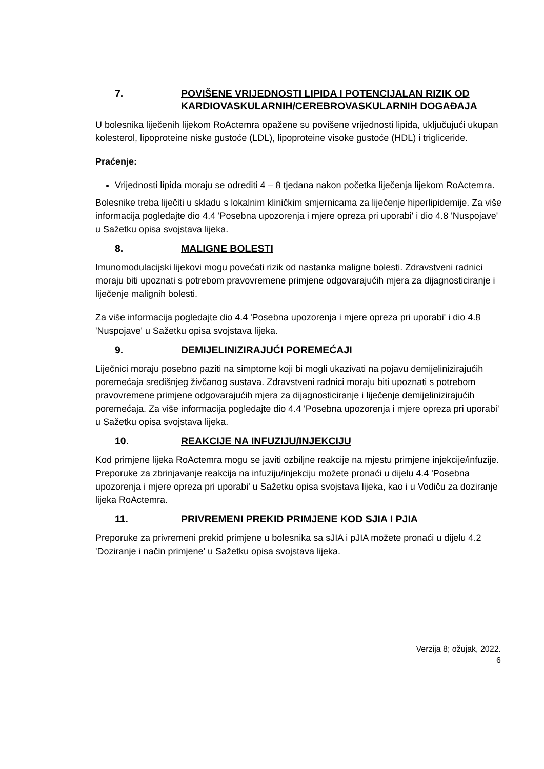7. POVIŠENE VRIJEDNOSTI LIPIDA I POTENCIJALAN RIZIK OD KARDIOVASKULARNIH/CEREBROVASKULARNIH DOGAĐAJA
U bolesnika liječenih lijekom RoActemra opažene su povišene vrijednosti lipida, uključujući ukupan kolesterol, lipoproteine niske gustoće (LDL), lipoproteine visoke gustoće (HDL) i trigliceride.
Praćenje:
Vrijednosti lipida moraju se odrediti 4 – 8 tjedana nakon početka liječenja lijekom RoActemra.
Bolesnike treba liječiti u skladu s lokalnim kliničkim smjernicama za liječenje hiperlipidemije. Za više informacija pogledajte dio 4.4 'Posebna upozorenja i mjere opreza pri uporabi' i dio 4.8 'Nuspojave' u Sažetku opisa svojstava lijeka.
8. MALIGNE BOLESTI
Imunomodulacijski lijekovi mogu povećati rizik od nastanka maligne bolesti. Zdravstveni radnici moraju biti upoznati s potrebom pravovremene primjene odgovarajućih mjera za dijagnosticiranje i liječenje malignih bolesti.
Za više informacija pogledajte dio 4.4 'Posebna upozorenja i mjere opreza pri uporabi' i dio 4.8 'Nuspojave' u Sažetku opisa svojstava lijeka.
9. DEMIJELINIZIRAJUĆI POREMEĆAJI
Liječnici moraju posebno paziti na simptome koji bi mogli ukazivati na pojavu demijelinizirajućih poremećaja središnjeg živčanog sustava. Zdravstveni radnici moraju biti upoznati s potrebom pravovremene primjene odgovarajućih mjera za dijagnosticiranje i liječenje demijelinizirajućih poremećaja. Za više informacija pogledajte dio 4.4 'Posebna upozorenja i mjere opreza pri uporabi' u Sažetku opisa svojstava lijeka.
10. REAKCIJE NA INFUZIJU/INJEKCIJU
Kod primjene lijeka RoActemra mogu se javiti ozbiljne reakcije na mjestu primjene injekcije/infuzije. Preporuke za zbrinjavanje reakcija na infuziju/injekciju možete pronaći u dijelu 4.4 'Posebna upozorenja i mjere opreza pri uporabi' u Sažetku opisa svojstava lijeka, kao i u Vodiču za doziranje lijeka RoActemra.
11. PRIVREMENI PREKID PRIMJENE KOD SJIA I PJIA
Preporuke za privremeni prekid primjene u bolesnika sa sJIA i pJIA možete pronaći u dijelu 4.2 'Doziranje i način primjene' u Sažetku opisa svojstava lijeka.
Verzija 8; ožujak, 2022.
6